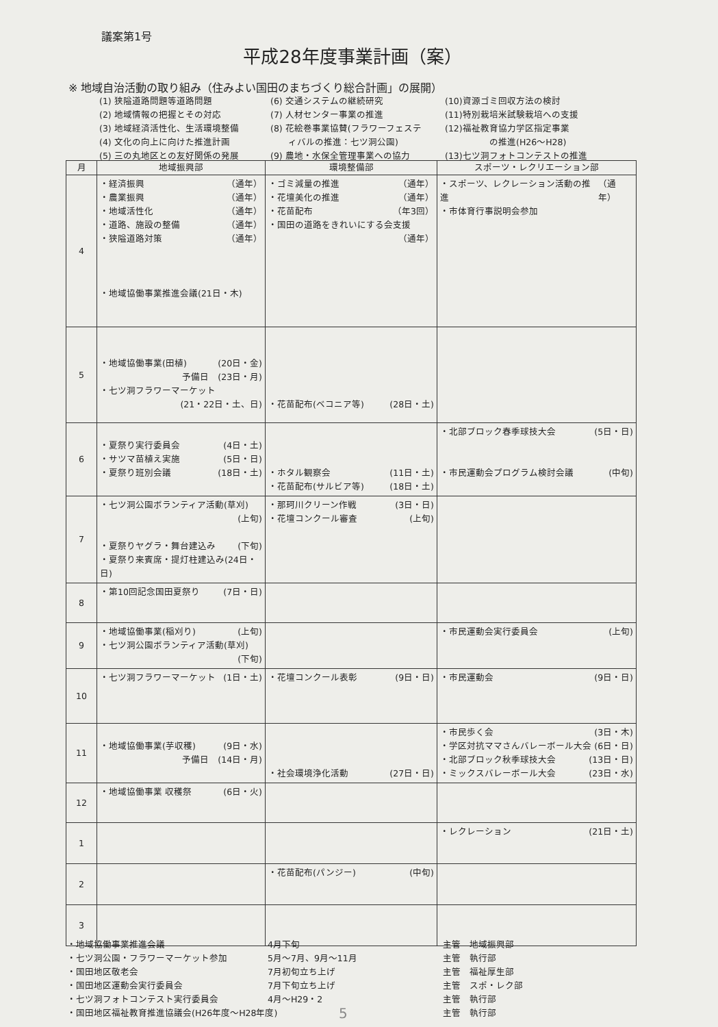議案第1号
平成28年度事業計画（案）
※ 地域自治活動の取り組み（住みよい国田のまちづくり総合計画」の展開）
(1) 狭隘道路問題等道路問題
(6) 交通システムの継続研究
(10)資源ゴミ回収方法の検討
(2) 地域情報の把握とその対応
(7) 人材センター事業の推進
(11)特別栽培米試験栽培への支援
(3) 地域経済活性化、生活環境整備
(8) 花絵巻事業協賛(フラワーフェステ
(12)福祉教育協力学区指定事業
(4) 文化の向上に向けた推進計画
　　ィバルの推進：七ツ洞公園)
　　　　　の推進(H26～H28)
(5) 三の丸地区との友好関係の発展
(9) 農地・水保全管理事業への協力
(13)七ツ洞フォトコンテストの推進
| 月 | 地域振興部 | 環境整備部 | スポーツ・レクリエーション部 |
| --- | --- | --- | --- |
| 4 | ・経済振興 （通年） ・農業振興 （通年） ・地域活性化 （通年） ・道路、施設の整備 （通年） ・狭隘道路対策 （通年） ・地域協働事業推進会議(21日・木) | ・ゴミ減量の推進 （通年） ・花壇美化の推進 （通年） ・花苗配布 （年3回） ・国田の道路をきれいにする会支援 （通年） | ・スポーツ、レクレーション活動の推進 （通年） ・市体育行事説明会参加 |
| 5 | ・地域協働事業(田植) (20日・金) 予備日 (23日・月) ・七ツ洞フラワーマーケット (21・22日・土、日) | ・花苗配布(ベコニア等) (28日・土) | |
| 6 | ・夏祭り実行委員会 (4日・土) ・サツマ苗植え実施 (5日・日) ・夏祭り班別会議 (18日・土) | ・ホタル観察会 (11日・土) ・花苗配布(サルビア等) (18日・土) | ・北部ブロック春季球技大会 (5日・日) ・市民運動会プログラム検討会議 (中旬) |
| 7 | ・七ツ洞公園ボランティア活動(草刈) (上旬) ・夏祭りヤグラ・舞台建込み (下旬) ・夏祭り来賓席・提灯柱建込み(24日・日) | ・那珂川クリーン作戦 (3日・日) ・花壇コンクール審査 (上旬) | |
| 8 | ・第10回記念国田夏祭り (7日・日) | | |
| 9 | ・地域協働事業(稲刈り) (上旬) ・七ツ洞公園ボランティア活動(草刈) (下旬) | | ・市民運動会実行委員会 (上旬) |
| 10 | ・七ツ洞フラワーマーケット (1日・土) | ・花壇コンクール表彰 (9日・日) | ・市民運動会 (9日・日) |
| 11 | ・地域協働事業(芋収穫) (9日・水) 予備日 (14日・月) | ・社会環境浄化活動 (27日・日) | ・市民歩く会 (3日・木) ・学区対抗ママさんバレーボール大会 (6日・日) ・北部ブロック秋季球技大会 (13日・日) ・ミックスバレーボール大会 (23日・水) |
| 12 | ・地域協働事業 収穫祭 (6日・火) | | |
| 1 | | | ・レクレーション (21日・土) |
| 2 | | ・花苗配布(パンジー) (中旬) | |
| 3 | | | |
・地域協働事業推進会議
4月下旬
主管　地域振興部
・七ツ洞公園・フラワーマーケット参加
5月～7月、9月～11月
主管　執行部
・国田地区敬老会
7月初旬立ち上げ
主管　福祉厚生部
・国田地区運動会実行委員会
7月下旬立ち上げ
主管　スポ・レク部
・七ツ洞フォトコンテスト実行委員会
4月～H29・2
主管　執行部
・国田地区福祉教育推進協議会(H26年度～H28年度)
主管　執行部
5